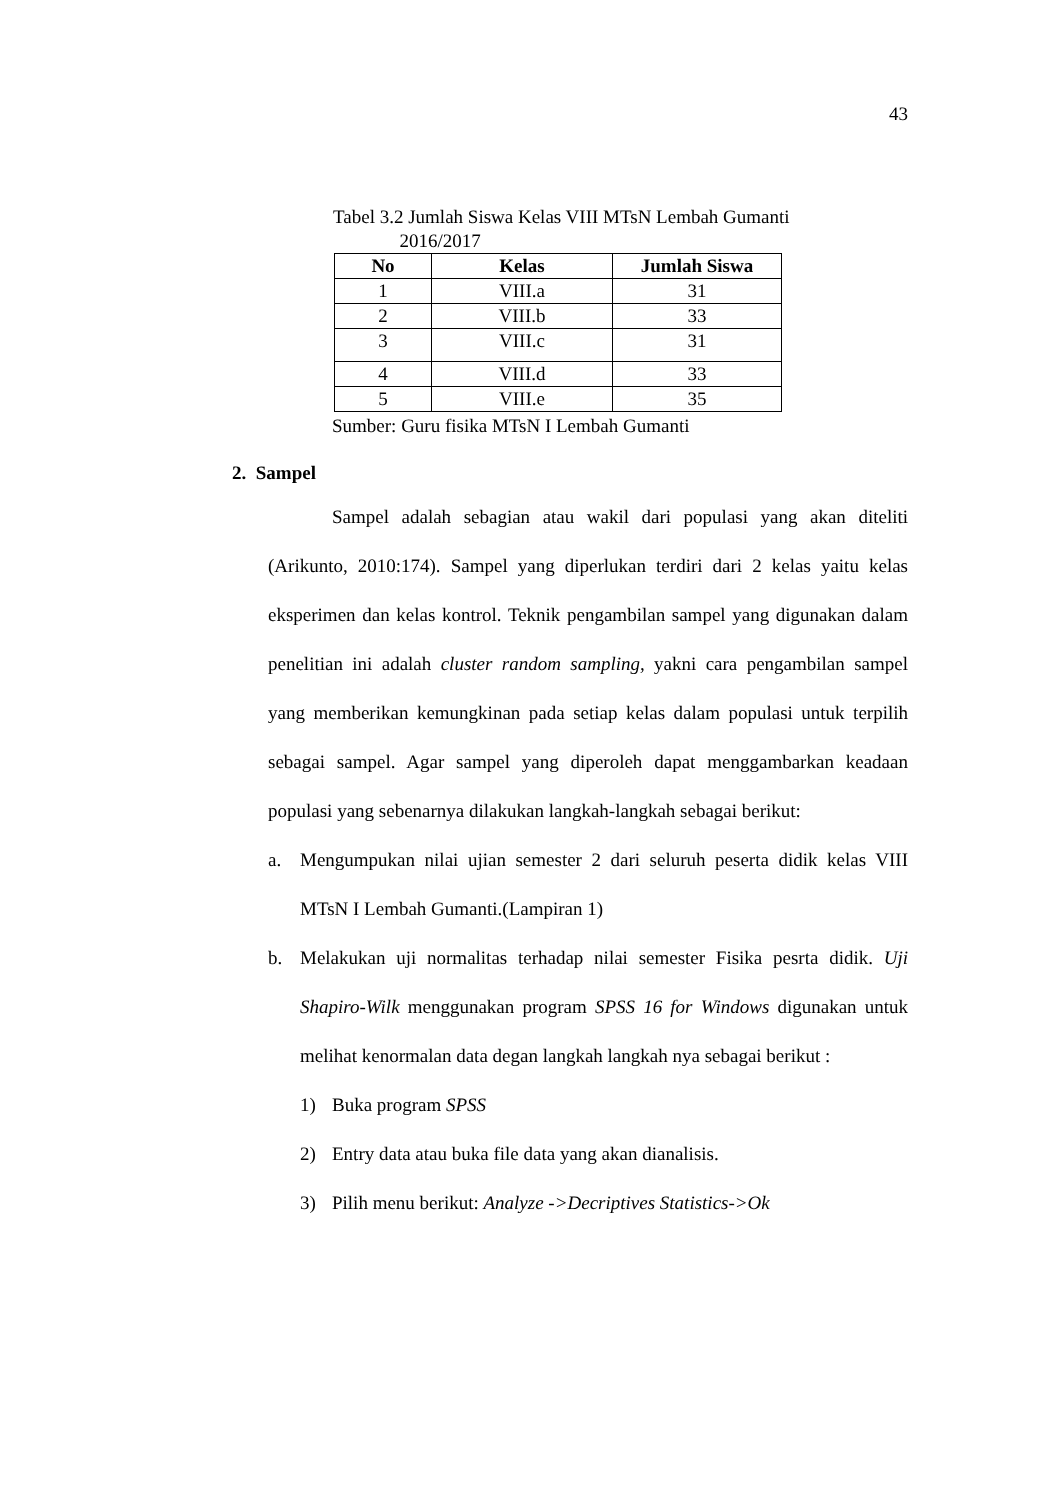43
Tabel 3.2 Jumlah Siswa Kelas VIII MTsN Lembah Gumanti
2016/2017
| No | Kelas | Jumlah Siswa |
| --- | --- | --- |
| 1 | VIII.a | 31 |
| 2 | VIII.b | 33 |
| 3 | VIII.c | 31 |
| 4 | VIII.d | 33 |
| 5 | VIII.e | 35 |
Sumber: Guru fisika MTsN I Lembah Gumanti
2. Sampel
Sampel adalah sebagian atau wakil dari populasi yang akan diteliti (Arikunto, 2010:174). Sampel yang diperlukan terdiri dari 2 kelas yaitu kelas eksperimen dan kelas kontrol. Teknik pengambilan sampel yang digunakan dalam penelitian ini adalah cluster random sampling, yakni cara pengambilan sampel yang memberikan kemungkinan pada setiap kelas dalam populasi untuk terpilih sebagai sampel. Agar sampel yang diperoleh dapat menggambarkan keadaan populasi yang sebenarnya dilakukan langkah-langkah sebagai berikut:
a. Mengumpukan nilai ujian semester 2 dari seluruh peserta didik kelas VIII MTsN I Lembah Gumanti.(Lampiran 1)
b. Melakukan uji normalitas terhadap nilai semester Fisika pesrta didik. Uji Shapiro-Wilk menggunakan program SPSS 16 for Windows digunakan untuk melihat kenormalan data degan langkah langkah nya sebagai berikut :
1) Buka program SPSS
2) Entry data atau buka file data yang akan dianalisis.
3) Pilih menu berikut: Analyze ->Decriptives Statistics->Ok